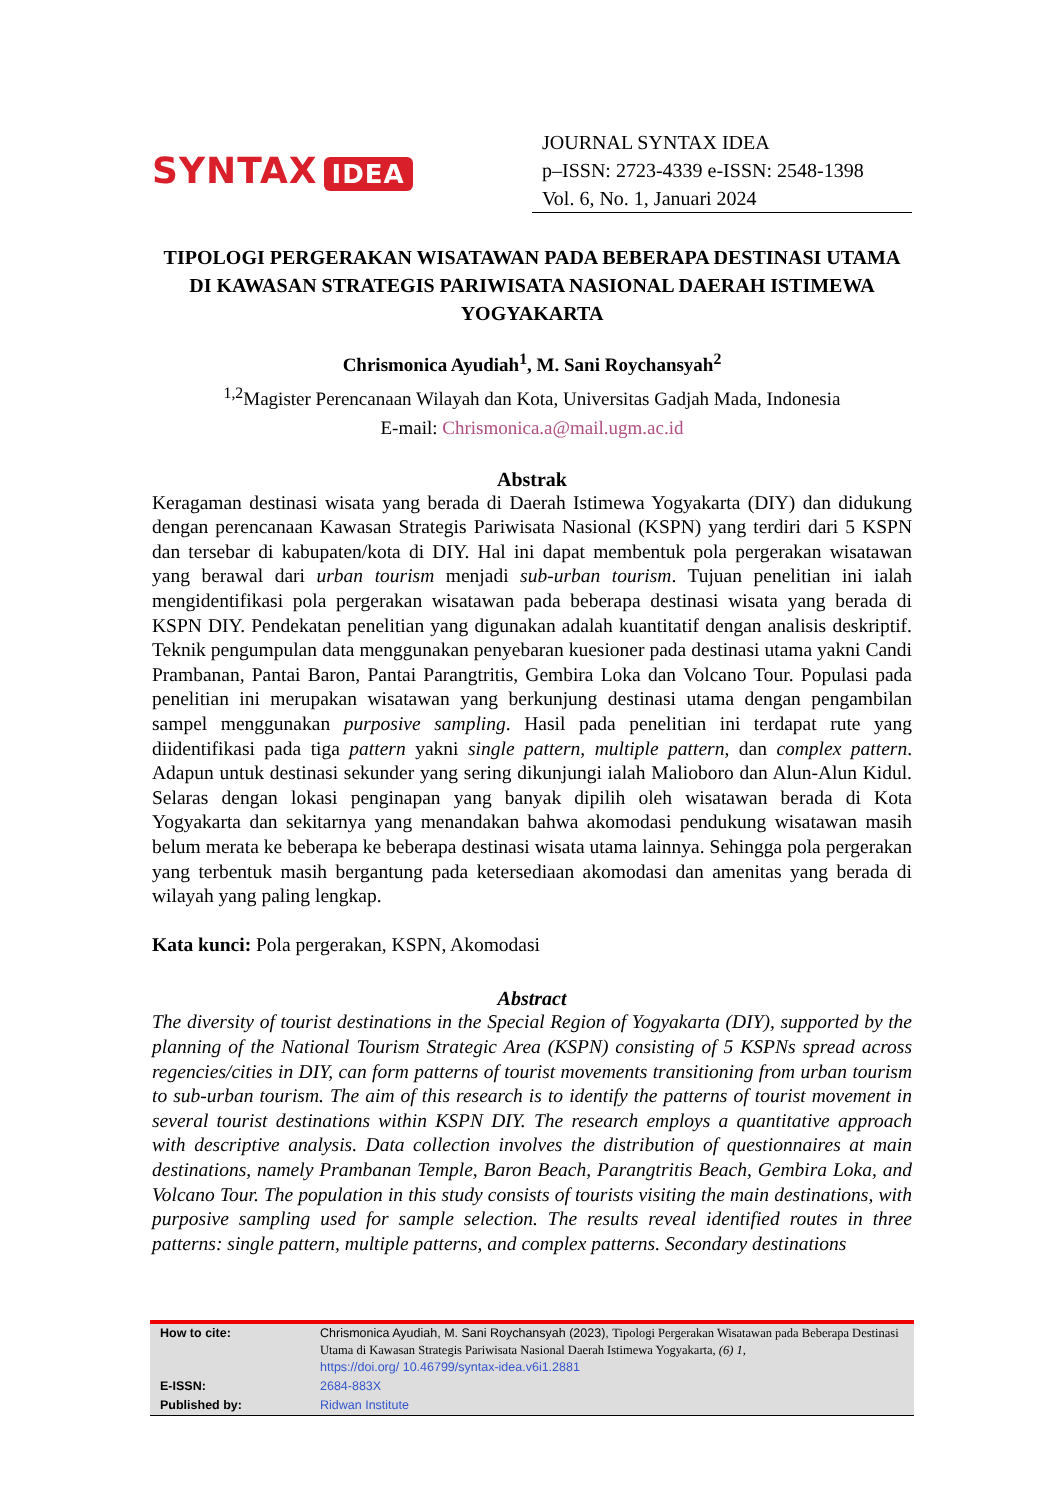SYNTAX IDEA
JOURNAL SYNTAX IDEA
p–ISSN: 2723-4339 e-ISSN: 2548-1398
Vol. 6, No. 1, Januari 2024
TIPOLOGI PERGERAKAN WISATAWAN PADA BEBERAPA DESTINASI UTAMA DI KAWASAN STRATEGIS PARIWISATA NASIONAL DAERAH ISTIMEWA YOGYAKARTA
Chrismonica Ayudiah<sup>1</sup>, M. Sani Roychansyah<sup>2</sup>
<sup>1,2</sup>Magister Perencanaan Wilayah dan Kota, Universitas Gadjah Mada, Indonesia
E-mail: Chrismonica.a@mail.ugm.ac.id
Abstrak
Keragaman destinasi wisata yang berada di Daerah Istimewa Yogyakarta (DIY) dan didukung dengan perencanaan Kawasan Strategis Pariwisata Nasional (KSPN) yang terdiri dari 5 KSPN dan tersebar di kabupaten/kota di DIY. Hal ini dapat membentuk pola pergerakan wisatawan yang berawal dari urban tourism menjadi sub-urban tourism. Tujuan penelitian ini ialah mengidentifikasi pola pergerakan wisatawan pada beberapa destinasi wisata yang berada di KSPN DIY. Pendekatan penelitian yang digunakan adalah kuantitatif dengan analisis deskriptif. Teknik pengumpulan data menggunakan penyebaran kuesioner pada destinasi utama yakni Candi Prambanan, Pantai Baron, Pantai Parangtritis, Gembira Loka dan Volcano Tour. Populasi pada penelitian ini merupakan wisatawan yang berkunjung destinasi utama dengan pengambilan sampel menggunakan purposive sampling. Hasil pada penelitian ini terdapat rute yang diidentifikasi pada tiga pattern yakni single pattern, multiple pattern, dan complex pattern. Adapun untuk destinasi sekunder yang sering dikunjungi ialah Malioboro dan Alun-Alun Kidul. Selaras dengan lokasi penginapan yang banyak dipilih oleh wisatawan berada di Kota Yogyakarta dan sekitarnya yang menandakan bahwa akomodasi pendukung wisatawan masih belum merata ke beberapa ke beberapa destinasi wisata utama lainnya. Sehingga pola pergerakan yang terbentuk masih bergantung pada ketersediaan akomodasi dan amenitas yang berada di wilayah yang paling lengkap.
Kata kunci: Pola pergerakan, KSPN, Akomodasi
Abstract
The diversity of tourist destinations in the Special Region of Yogyakarta (DIY), supported by the planning of the National Tourism Strategic Area (KSPN) consisting of 5 KSPNs spread across regencies/cities in DIY, can form patterns of tourist movements transitioning from urban tourism to sub-urban tourism. The aim of this research is to identify the patterns of tourist movement in several tourist destinations within KSPN DIY. The research employs a quantitative approach with descriptive analysis. Data collection involves the distribution of questionnaires at main destinations, namely Prambanan Temple, Baron Beach, Parangtritis Beach, Gembira Loka, and Volcano Tour. The population in this study consists of tourists visiting the main destinations, with purposive sampling used for sample selection. The results reveal identified routes in three patterns: single pattern, multiple patterns, and complex patterns. Secondary destinations
| How to cite: | Chrismonica Ayudiah, M. Sani Roychansyah (2023), Tipologi Pergerakan Wisatawan pada Beberapa Destinasi Utama di Kawasan Strategis Pariwisata Nasional Daerah Istimewa Yogyakarta, (6) 1, https://doi.org/ 10.46799/syntax-idea.v6i1.2881 |
| E-ISSN: | 2684-883X |
| Published by: | Ridwan Institute |